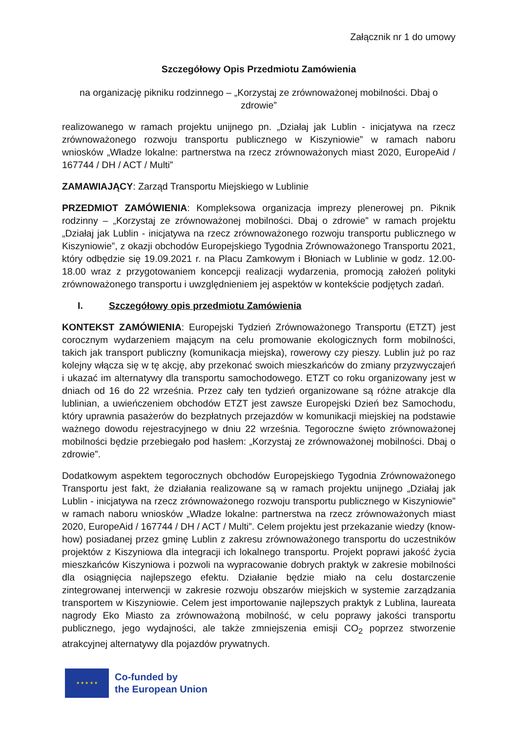Załącznik nr 1 do umowy
Szczegółowy Opis Przedmiotu Zamówienia
na organizację pikniku rodzinnego – „Korzystaj ze zrównoważonej mobilności. Dbaj o zdrowie”
realizowanego w ramach projektu unijnego pn. „Działaj jak Lublin - inicjatywa na rzecz zrównoważonego rozwoju transportu publicznego w Kiszyniowie” w ramach naboru wniosków „Władze lokalne: partnerstwa na rzecz zrównoważonych miast 2020, EuropeAid / 167744 / DH / ACT / Multi”
ZAMAWIAJĄCY: Zarząd Transportu Miejskiego w Lublinie
PRZEDMIOT ZAMÓWIENIA: Kompleksowa organizacja imprezy plenerowej pn. Piknik rodzinny – „Korzystaj ze zrównoważonej mobilności. Dbaj o zdrowie” w ramach projektu „Działaj jak Lublin - inicjatywa na rzecz zrównoważonego rozwoju transportu publicznego w Kiszyniowie”, z okazji obchodów Europejskiego Tygodnia Zrównoważonego Transportu 2021, który odbędzie się 19.09.2021 r. na Placu Zamkowym i Błoniach w Lublinie w godz. 12.00-18.00 wraz z przygotowaniem koncepcji realizacji wydarzenia, promocją założeń polityki zrównoważonego transportu i uwzględnieniem jej aspektów w kontekście podjętych zadań.
I. Szczegółowy opis przedmiotu Zamówienia
KONTEKST ZAMÓWIENIA: Europejski Tydzień Zrównoważonego Transportu (ETZT) jest corocznym wydarzeniem mającym na celu promowanie ekologicznych form mobilności, takich jak transport publiczny (komunikacja miejska), rowerowy czy pieszy. Lublin już po raz kolejny włącza się w tę akcję, aby przekonać swoich mieszkańców do zmiany przyzwyczajeń i ukazać im alternatywy dla transportu samochodowego. ETZT co roku organizowany jest w dniach od 16 do 22 września. Przez cały ten tydzień organizowane są różne atrakcje dla lublinian, a uwieńczeniem obchodów ETZT jest zawsze Europejski Dzień bez Samochodu, który uprawnia pasażerów do bezpłatnych przejazdów w komunikacji miejskiej na podstawie ważnego dowodu rejestracyjnego w dniu 22 września. Tegoroczne święto zrównoważonej mobilności będzie przebiegało pod hasłem: „Korzystaj ze zrównoważonej mobilności. Dbaj o zdrowie”.
Dodatkowym aspektem tegorocznych obchodów Europejskiego Tygodnia Zrównoważonego Transportu jest fakt, że działania realizowane są w ramach projektu unijnego „Działaj jak Lublin - inicjatywa na rzecz zrównoważonego rozwoju transportu publicznego w Kiszyniowie” w ramach naboru wniosków „Władze lokalne: partnerstwa na rzecz zrównoważonych miast 2020, EuropeAid / 167744 / DH / ACT / Multi”. Celem projektu jest przekazanie wiedzy (know-how) posiadanej przez gminę Lublin z zakresu zrównoważonego transportu do uczestników projektów z Kiszyniowa dla integracji ich lokalnego transportu. Projekt poprawi jakość życia mieszkańców Kiszyniowa i pozwoli na wypracowanie dobrych praktyk w zakresie mobilności dla osiągnięcia najlepszego efektu. Działanie będzie miało na celu dostarczenie zintegrowanej interwencji w zakresie rozwoju obszarów miejskich w systemie zarządzania transportem w Kiszyniowie. Celem jest importowanie najlepszych praktyk z Lublina, laureata nagrody Eko Miasto za zrównoważoną mobilność, w celu poprawy jakości transportu publicznego, jego wydajności, ale także zmniejszenia emisji CO<sub>2</sub> poprzez stworzenie atrakcyjnej alternatywy dla pojazdów prywatnych.
★ ★ ★ ★ ★
Co-funded by
the European Union